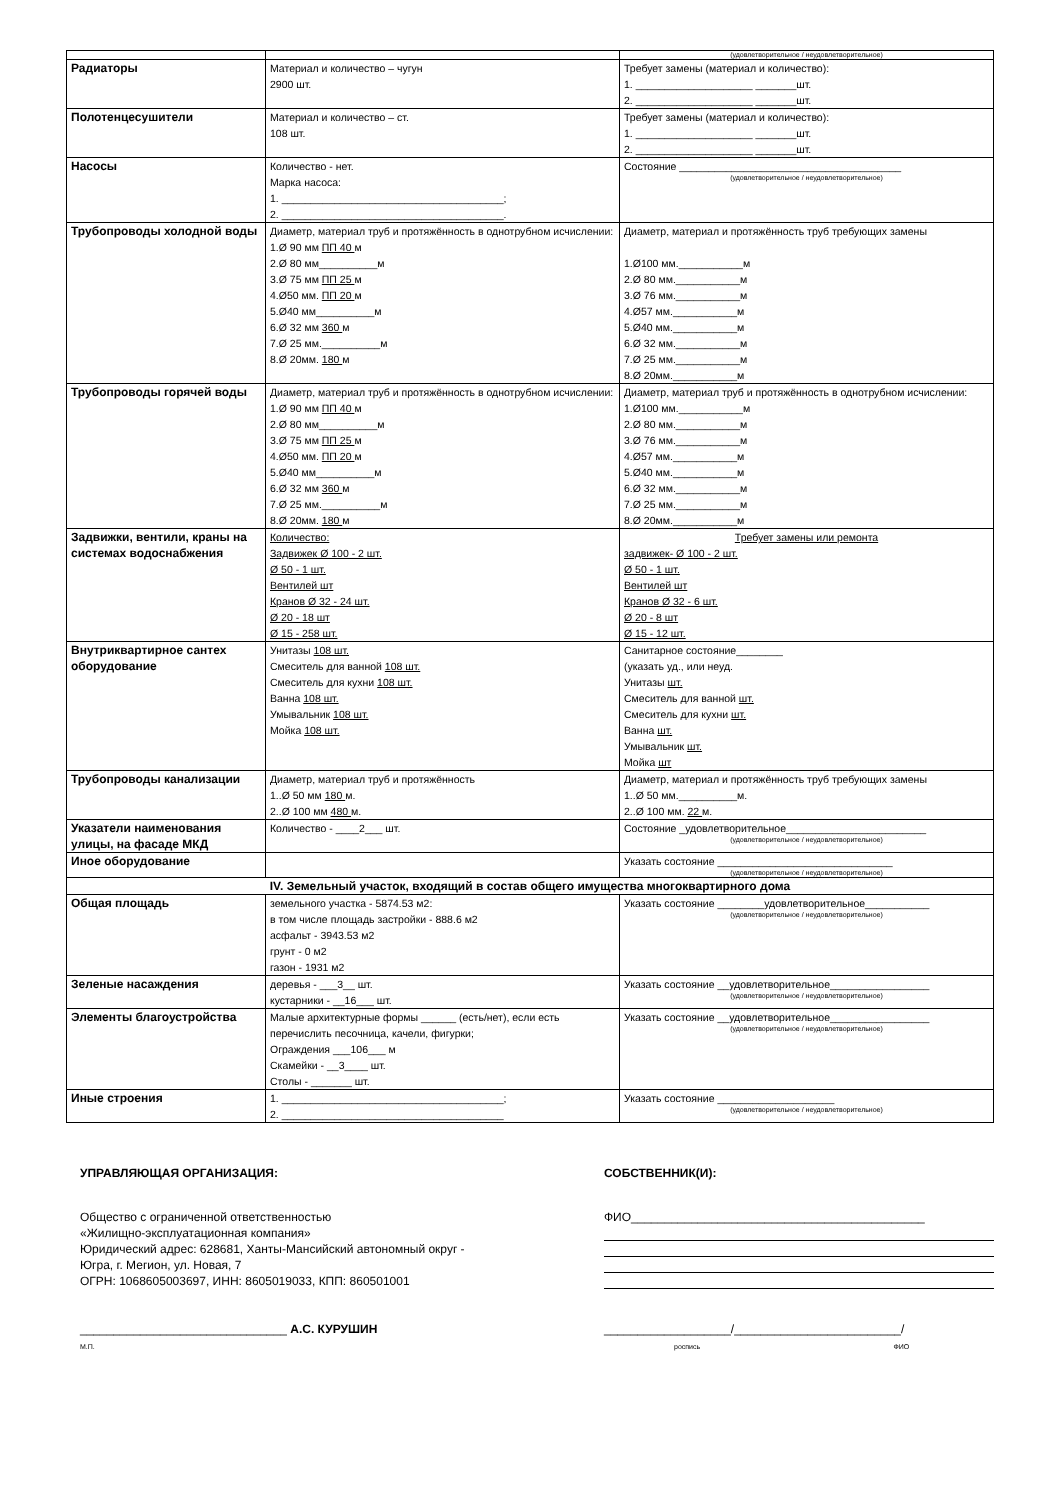| | | (удовлетворительное / неудовлетворительное) |
| Радиаторы | Материал и количество – чугун 2900 шт. | Требует замены (материал и количество): 1. ____________________ _______шт. 2. ____________________ _______шт. |
| Полотенцесушители | Материал и количество – ст. 108 шт. | Требует замены (материал и количество): 1. ____________________ _______шт. 2. ____________________ _______шт. |
| Насосы | Количество - нет. Марка насоса: 1. ______________________________________; 2. ______________________________________. | Состояние ______________________________________ (удовлетворительное / неудовлетворительное) |
| Трубопроводы холодной воды | Диаметр, материал труб и протяжённость в однотрубном исчислении: 1.Ø 90 мм ПП 40 м 2.Ø 80 мм__________м 3.Ø 75 мм ПП 25 м 4.Ø50 мм. ПП 20 м 5.Ø40 мм__________м 6.Ø 32 мм 360 м 7.Ø 25 мм.__________м 8.Ø 20мм. 180 м | Диаметр, материал и протяжённость труб требующих замены 1.Ø100 мм.___________м 2.Ø 80 мм.___________м 3.Ø 76 мм.___________м 4.Ø57 мм.___________м 5.Ø40 мм.___________м 6.Ø 32 мм.___________м 7.Ø 25 мм.___________м 8.Ø 20мм.___________м |
| Трубопроводы горячей воды | Диаметр, материал труб и протяжённость в однотрубном исчислении: 1.Ø 90 мм ПП 40 м 2.Ø 80 мм__________м 3.Ø 75 мм ПП 25 м 4.Ø50 мм. ПП 20 м 5.Ø40 мм__________м 6.Ø 32 мм 360 м 7.Ø 25 мм.__________м 8.Ø 20мм. 180 м | Диаметр, материал труб и протяжённость в однотрубном исчислении: 1.Ø100 мм.___________м 2.Ø 80 мм.___________м 3.Ø 76 мм.___________м 4.Ø57 мм.___________м 5.Ø40 мм.___________м 6.Ø 32 мм.___________м 7.Ø 25 мм.___________м 8.Ø 20мм.___________м |
| Задвижки, вентили, краны на системах водоснабжения | Количество: Задвижек Ø 100 - 2 шт. Ø 50 - 1 шт. Вентилей шт Кранов Ø 32 - 24 шт. Ø 20 - 18 шт Ø 15 - 258 шт. | Требует замены или ремонта задвижек- Ø 100 - 2 шт. Ø 50 - 1 шт. Вентилей шт Кранов Ø 32 - 6 шт. Ø 20 - 8 шт Ø 15 - 12 шт. |
| Внутриквартирное сантех оборудование | Унитазы 108 шт. Смеситель для ванной 108 шт. Смеситель для кухни 108 шт. Ванна 108 шт. Умывальник 108 шт. Мойка 108 шт. | Санитарное состояние________ (указать уд., или неуд. Унитазы шт. Смеситель для ванной шт. Смеситель для кухни шт. Ванна шт. Умывальник шт. Мойка шт |
| Трубопроводы канализации | Диаметр, материал труб и протяжённость 1..Ø 50 мм 180 м. 2..Ø 100 мм 480 м. | Диаметр, материал и протяжённость труб требующих замены 1..Ø 50 мм.__________м. 2..Ø 100 мм. 22 м. |
| Указатели наименования улицы, на фасаде МКД | Количество - ____2___ шт. | Состояние _удовлетворительное________________________ (удовлетворительное / неудовлетворительное) |
| Иное оборудование | | Указать состояние ______________________________ (удовлетворительное / неудовлетворительное) |
| IV. Земельный участок, входящий в состав общего имущества многоквартирного дома | | |
| Общая площадь | земельного участка - 5874.53 м2: в том числе площадь застройки - 888.6 м2 асфальт - 3943.53 м2 грунт - 0 м2 газон - 1931 м2 | Указать состояние ________удовлетворительное___________ (удовлетворительное / неудовлетворительное) |
| Зеленые насаждения | деревья - ___3__ шт. кустарники - __16___ шт. | Указать состояние __удовлетворительное_________________ (удовлетворительное / неудовлетворительное) |
| Элементы благоустройства | Малые архитектурные формы ______ (есть/нет), если есть перечислить песочница, качели, фигурки; Ограждения ___106___ м Скамейки - __3____ шт. Столы - _______ шт. | Указать состояние __удовлетворительное_________________ (удовлетворительное / неудовлетворительное) |
| Иные строения | 1. ______________________________________; 2. ______________________________________ | Указать состояние ____________________ (удовлетворительное / неудовлетворительное) |
УПРАВЛЯЮЩАЯ ОРГАНИЗАЦИЯ:
Общество с ограниченной ответственностью
«Жилищно-эксплуатационная компания»
Юридический адрес: 628681, Ханты-Мансийский автономный округ - Югра, г. Мегион, ул. Новая, 7
ОГРН: 1068605003697, ИНН: 8605019033, КПП: 860501001
_______________________________ А.С. КУРУШИН
М.П.
СОБСТВЕННИК(И):
ФИО____________________________________________
___________________/_________________________/
роспись ФИО